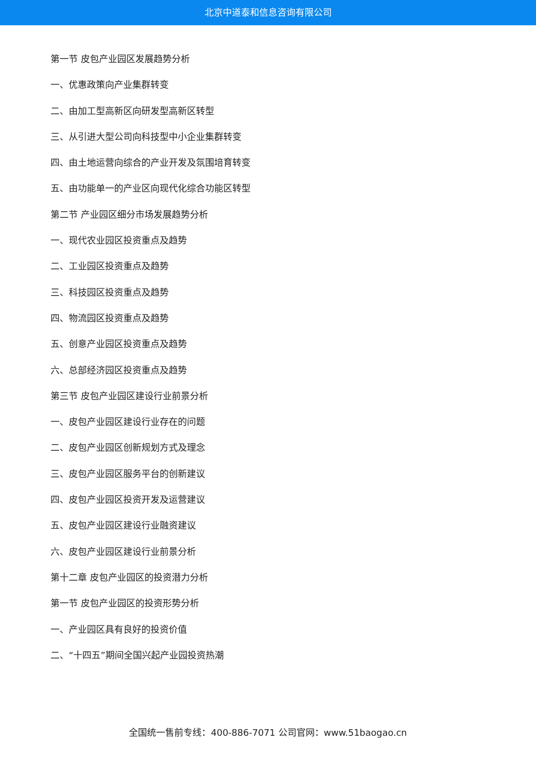北京中道泰和信息咨询有限公司
第一节 皮包产业园区发展趋势分析
一、优惠政策向产业集群转变
二、由加工型高新区向研发型高新区转型
三、从引进大型公司向科技型中小企业集群转变
四、由土地运营向综合的产业开发及氛围培育转变
五、由功能单一的产业区向现代化综合功能区转型
第二节 产业园区细分市场发展趋势分析
一、现代农业园区投资重点及趋势
二、工业园区投资重点及趋势
三、科技园区投资重点及趋势
四、物流园区投资重点及趋势
五、创意产业园区投资重点及趋势
六、总部经济园区投资重点及趋势
第三节 皮包产业园区建设行业前景分析
一、皮包产业园区建设行业存在的问题
二、皮包产业园区创新规划方式及理念
三、皮包产业园区服务平台的创新建议
四、皮包产业园区投资开发及运营建议
五、皮包产业园区建设行业融资建议
六、皮包产业园区建设行业前景分析
第十二章 皮包产业园区的投资潜力分析
第一节 皮包产业园区的投资形势分析
一、产业园区具有良好的投资价值
二、“十四五”期间全国兴起产业园投资热潮
全国统一售前专线：400-886-7071 公司官网：www.51baogao.cn